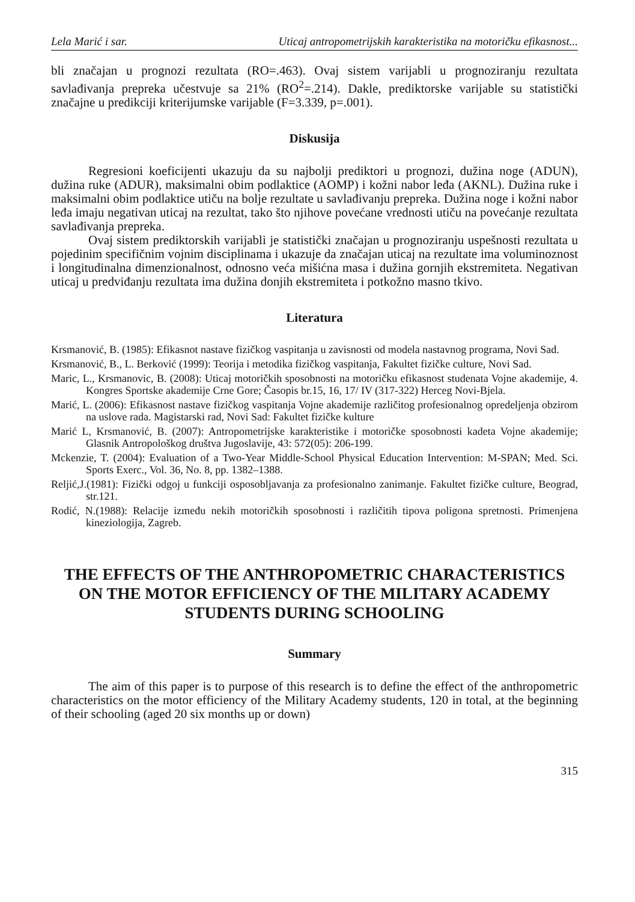Lela Marić i sar. Uticaj antropometrijskih karakteristika na motoričku efikasnost...
bli značajan u prognozi rezultata (RO=.463). Ovaj sistem varijabli u prognoziranju rezultata savlađivanja prepreka učestvuje sa 21% (RO<sup>2</sup>=.214). Dakle, prediktorske varijable su statistički značajne u predikciji kriterijumske varijable (F=3.339, p=.001).
Diskusija
Regresioni koeficijenti ukazuju da su najbolji prediktori u prognozi, dužina noge (ADUN), dužina ruke (ADUR), maksimalni obim podlaktice (AOMP) i kožni nabor leđa (AKNL). Dužina ruke i maksimalni obim podlaktice utiču na bolje rezultate u savlađivanju prepreka. Dužina noge i kožni nabor leđa imaju negativan uticaj na rezultat, tako što njihove povećane vrednosti utiču na povećanje rezultata savlađivanja prepreka.
Ovaj sistem prediktorskih varijabli je statistički značajan u prognoziranju uspešnosti rezultata u pojedinim specifičnim vojnim disciplinama i ukazuje da značajan uticaj na rezultate ima voluminoznost i longitudinalna dimenzionalnost, odnosno veća mišićna masa i dužina gornjih ekstremiteta. Negativan uticaj u predviđanju rezultata ima dužina donjih ekstremiteta i potkožno masno tkivo.
Literatura
Krsmanović, B. (1985): Efikasnot nastave fizičkog vaspitanja u zavisnosti od modela nastavnog programa, Novi Sad.
Krsmanović, B., L. Berković (1999): Teorija i metodika fizičkog vaspitanja, Fakultet fizičke culture, Novi Sad.
Maric, L., Krsmanovic, B. (2008): Uticaj motoričkih sposobnosti na motoričku efikasnost studenata Vojne akademije, 4. Kongres Sportske akademije Crne Gore; Časopis br.15, 16, 17/ IV (317-322) Herceg Novi-Bjela.
Marić, L. (2006): Efikasnost nastave fizičkog vaspitanja Vojne akademije različitog profesionalnog opredeljenja obzirom na uslove rada. Magistarski rad, Novi Sad: Fakultet fizičke kulture
Marić L, Krsmanović, B. (2007): Antropometrijske karakteristike i motoričke sposobnosti kadeta Vojne akademije; Glasnik Antropološkog društva Jugoslavije, 43: 572(05): 206-199.
Mckenzie, T. (2004): Evaluation of a Two-Year Middle-School Physical Education Intervention: M-SPAN; Med. Sci. Sports Exerc., Vol. 36, No. 8, pp. 1382–1388.
Reljić,J.(1981): Fizički odgoj u funkciji osposobljavanja za profesionalno zanimanje. Fakultet fizičke culture, Beograd, str.121.
Rodić, N.(1988): Relacije između nekih motoričkih sposobnosti i različitih tipova poligona spretnosti. Primenjena kineziologija, Zagreb.
THE EFFECTS OF THE ANTHROPOMETRIC CHARACTERISTICS ON THE MOTOR EFFICIENCY OF THE MILITARY ACADEMY STUDENTS DURING SCHOOLING
Summary
The aim of this paper is to purpose of this research is to define the effect of the anthropometric characteristics on the motor efficiency of the Military Academy students, 120 in total, at the beginning of their schooling (aged 20 six months up or down)
315